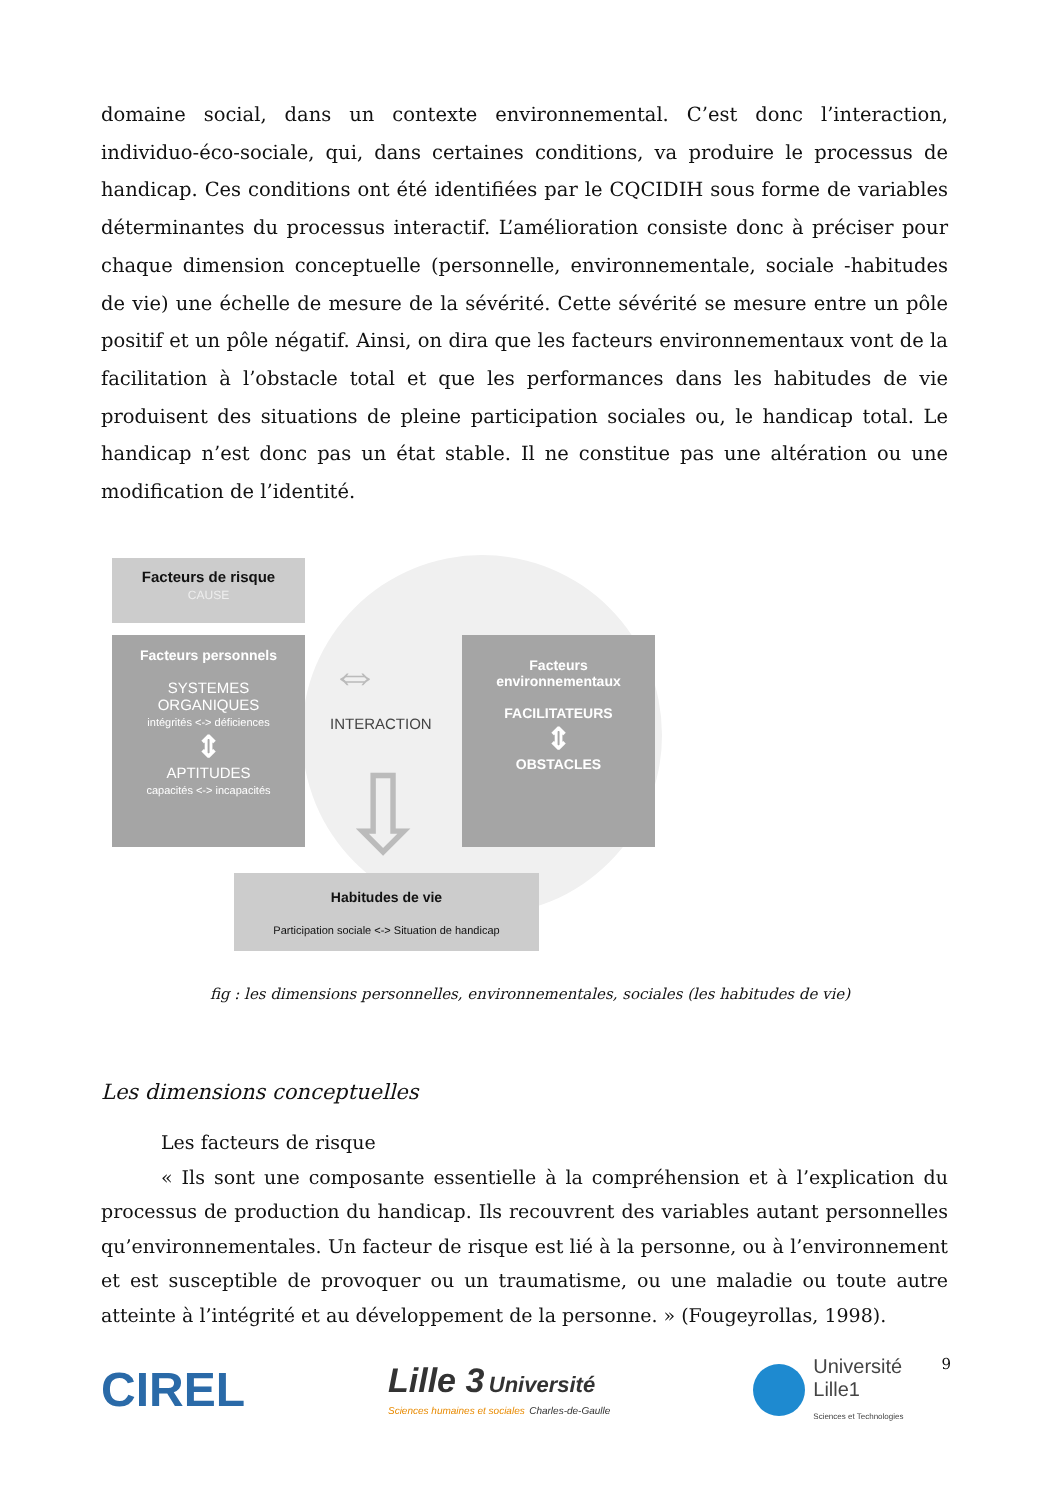domaine social, dans un contexte environnemental. C’est donc l’interaction, individuo-éco-sociale, qui, dans certaines conditions, va produire le processus de handicap. Ces conditions ont été identifiées par le CQCIDIH sous forme de variables déterminantes du processus interactif. L’amélioration consiste donc à préciser pour chaque dimension conceptuelle (personnelle, environnementale, sociale -habitudes de vie) une échelle de mesure de la sévérité. Cette sévérité se mesure entre un pôle positif et un pôle négatif. Ainsi, on dira que les facteurs environnementaux vont de la facilitation à l’obstacle total et que les performances dans les habitudes de vie produisent des situations de pleine participation sociales ou, le handicap total. Le handicap n’est donc pas un état stable. Il ne constitue pas une altération ou une modification de l’identité.
Facteurs de risque
CAUSE
Facteurs personnels
SYSTEMES
ORGANIQUES
intégrités <-> déficiences
⇕
APTITUDES
capacités <-> incapacités
⇔
INTERACTION
⇩
Facteurs
environnementaux
FACILITATEURS
⇕
OBSTACLES
Habitudes de vie
Participation sociale <-> Situation de handicap
fig : les dimensions personnelles, environnementales, sociales (les habitudes de vie)
Les dimensions conceptuelles
Les facteurs de risque
« Ils sont une composante essentielle à la compréhension et à l’explication du processus de production du handicap. Ils recouvrent des variables autant personnelles qu’environnementales. Un facteur de risque est lié à la personne, ou à l’environnement et est susceptible de provoquer ou un traumatisme, ou une maladie ou toute autre atteinte à l’intégrité et au développement de la personne. » (Fougeyrollas, 1998).
CIREL
Lille 3 Université
Sciences humaines et sociales Charles-de-Gaulle
Université
Lille1
Sciences et Technologies
9